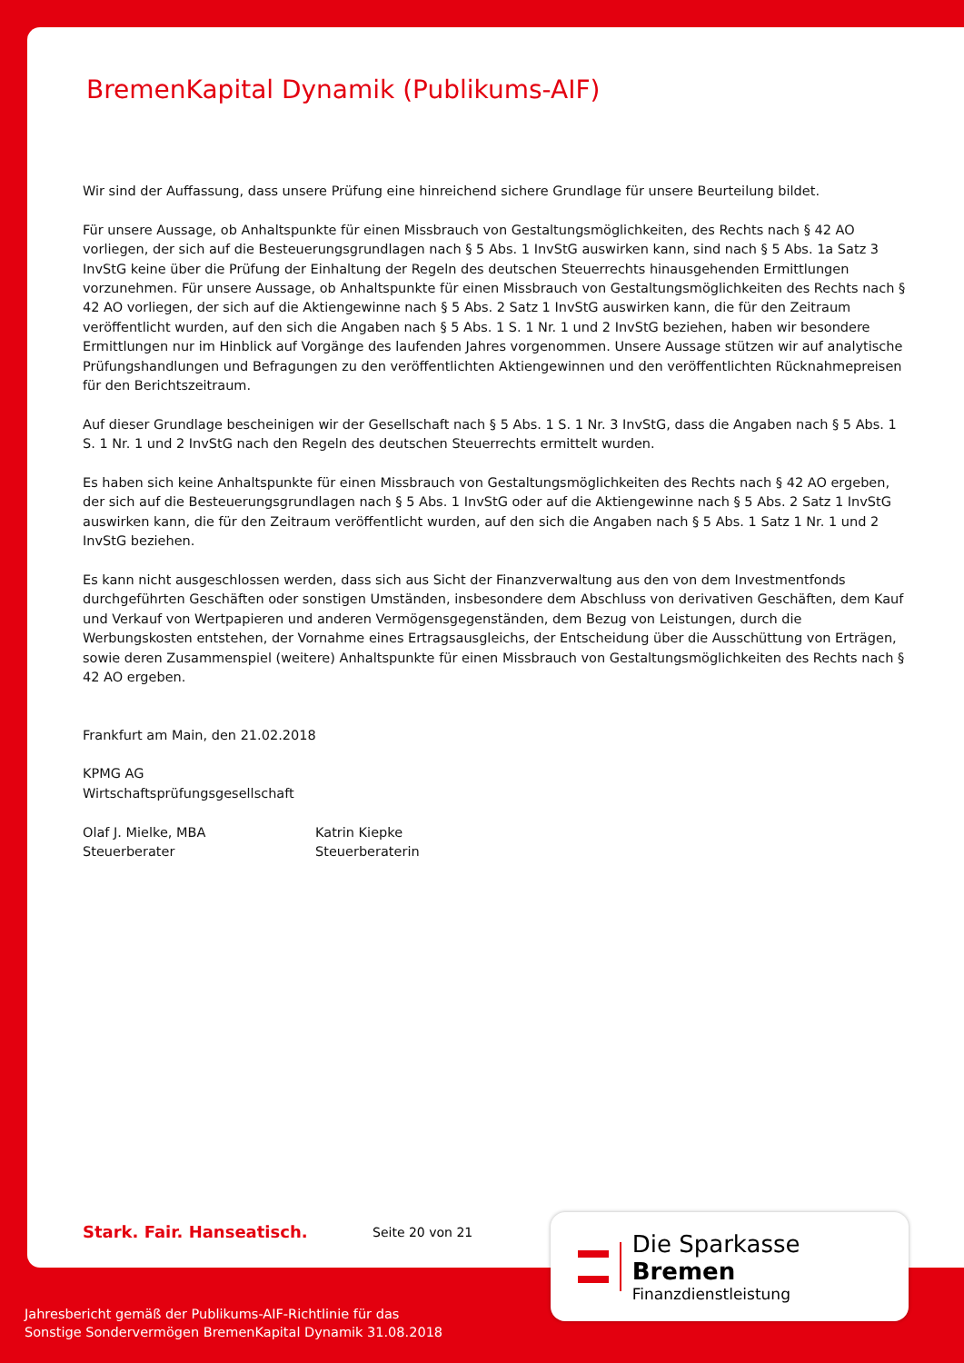BremenKapital Dynamik (Publikums-AIF)
Wir sind der Auffassung, dass unsere Prüfung eine hinreichend sichere Grundlage für unsere Beurteilung bildet.
Für unsere Aussage, ob Anhaltspunkte für einen Missbrauch von Gestaltungsmöglichkeiten, des Rechts nach § 42 AO vorliegen, der sich auf die Besteuerungsgrundlagen nach § 5 Abs. 1 InvStG auswirken kann, sind nach § 5 Abs. 1a Satz 3 InvStG keine über die Prüfung der Einhaltung der Regeln des deutschen Steuerrechts hinausgehenden Ermittlungen vorzunehmen. Für unsere Aussage, ob Anhaltspunkte für einen Missbrauch von Gestaltungsmöglichkeiten des Rechts nach § 42 AO vorliegen, der sich auf die Aktiengewinne nach § 5 Abs. 2 Satz 1 InvStG auswirken kann, die für den Zeitraum veröffentlicht wurden, auf den sich die Angaben nach § 5 Abs. 1 S. 1 Nr. 1 und 2 InvStG beziehen, haben wir besondere Ermittlungen nur im Hinblick auf Vorgänge des laufenden Jahres vorgenommen. Unsere Aussage stützen wir auf analytische Prüfungshandlungen und Befragungen zu den veröffentlichten Aktiengewinnen und den veröffentlichten Rücknahmepreisen für den Berichtszeitraum.
Auf dieser Grundlage bescheinigen wir der Gesellschaft nach § 5 Abs. 1 S. 1 Nr. 3 InvStG, dass die Angaben nach § 5 Abs. 1 S. 1 Nr. 1 und 2 InvStG nach den Regeln des deutschen Steuerrechts ermittelt wurden.
Es haben sich keine Anhaltspunkte für einen Missbrauch von Gestaltungsmöglichkeiten des Rechts nach § 42 AO ergeben, der sich auf die Besteuerungsgrundlagen nach § 5 Abs. 1 InvStG oder auf die Aktiengewinne nach § 5 Abs. 2 Satz 1 InvStG auswirken kann, die für den Zeitraum veröffentlicht wurden, auf den sich die Angaben nach § 5 Abs. 1 Satz 1 Nr. 1 und 2 InvStG beziehen.
Es kann nicht ausgeschlossen werden, dass sich aus Sicht der Finanzverwaltung aus den von dem Investmentfonds durchgeführten Geschäften oder sonstigen Umständen, insbesondere dem Abschluss von derivativen Geschäften, dem Kauf und Verkauf von Wertpapieren und anderen Vermögensgegenständen, dem Bezug von Leistungen, durch die Werbungskosten entstehen, der Vornahme eines Ertragsausgleichs, der Entscheidung über die Ausschüttung von Erträgen, sowie deren Zusammenspiel (weitere) Anhaltspunkte für einen Missbrauch von Gestaltungsmöglichkeiten des Rechts nach § 42 AO ergeben.
Frankfurt am Main, den 21.02.2018
KPMG AG
Wirtschaftsprüfungsgesellschaft
Olaf J. Mielke, MBA
Steuerberater
Katrin Kiepke
Steuerberaterin
Stark. Fair. Hanseatisch. Seite 20 von 21
Die Sparkasse Bremen
Finanzdienstleistung
Jahresbericht gemäß der Publikums-AIF-Richtlinie für das
Sonstige Sondervermögen BremenKapital Dynamik 31.08.2018